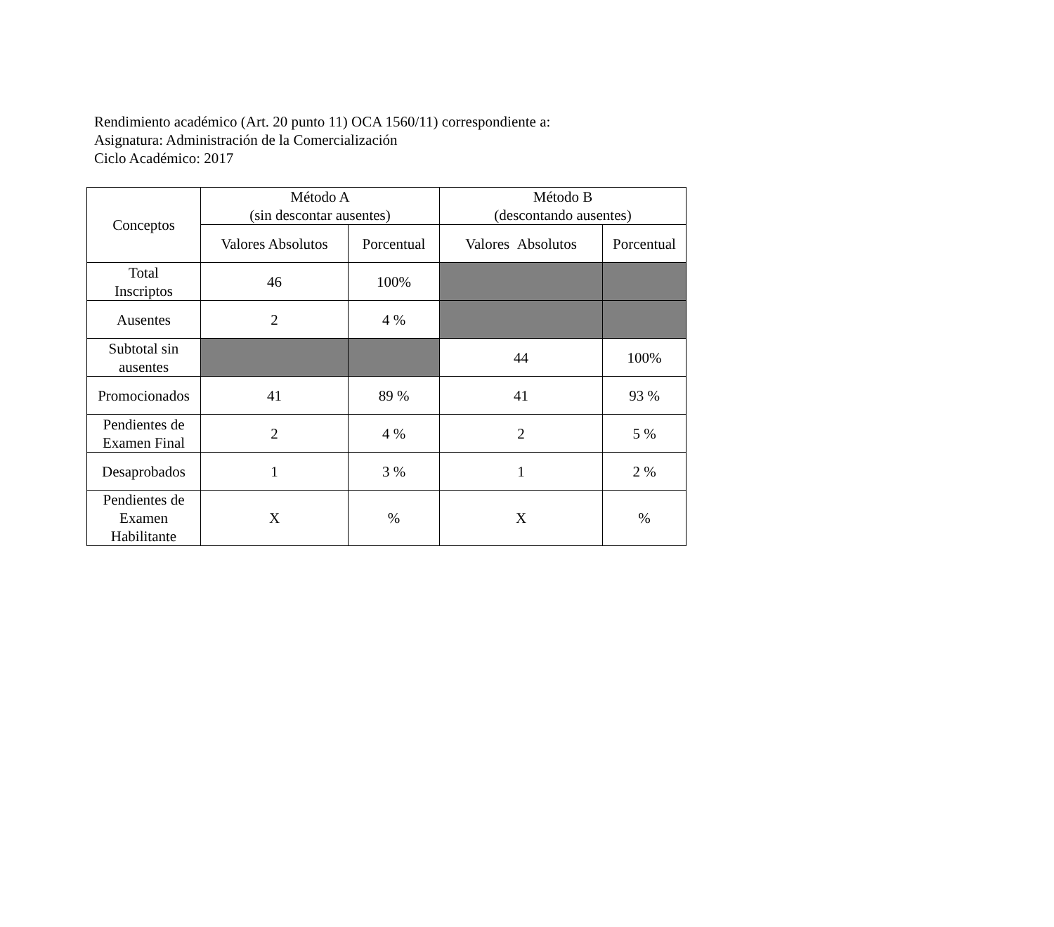Rendimiento académico (Art. 20 punto 11) OCA 1560/11) correspondiente a:
Asignatura: Administración de la Comercialización
Ciclo Académico: 2017
| Conceptos | Método A (sin descontar ausentes) | | Método B (descontando ausentes) | |
| --- | --- | --- | --- | --- |
| | Valores Absolutos | Porcentual | Valores Absolutos | Porcentual |
| Total Inscriptos | 46 | 100% | | |
| Ausentes | 2 | 4 % | | |
| Subtotal sin ausentes | | | 44 | 100% |
| Promocionados | 41 | 89 % | 41 | 93 % |
| Pendientes de Examen Final | 2 | 4 % | 2 | 5 % |
| Desaprobados | 1 | 3 % | 1 | 2 % |
| Pendientes de Examen Habilitante | X | % | X | % |